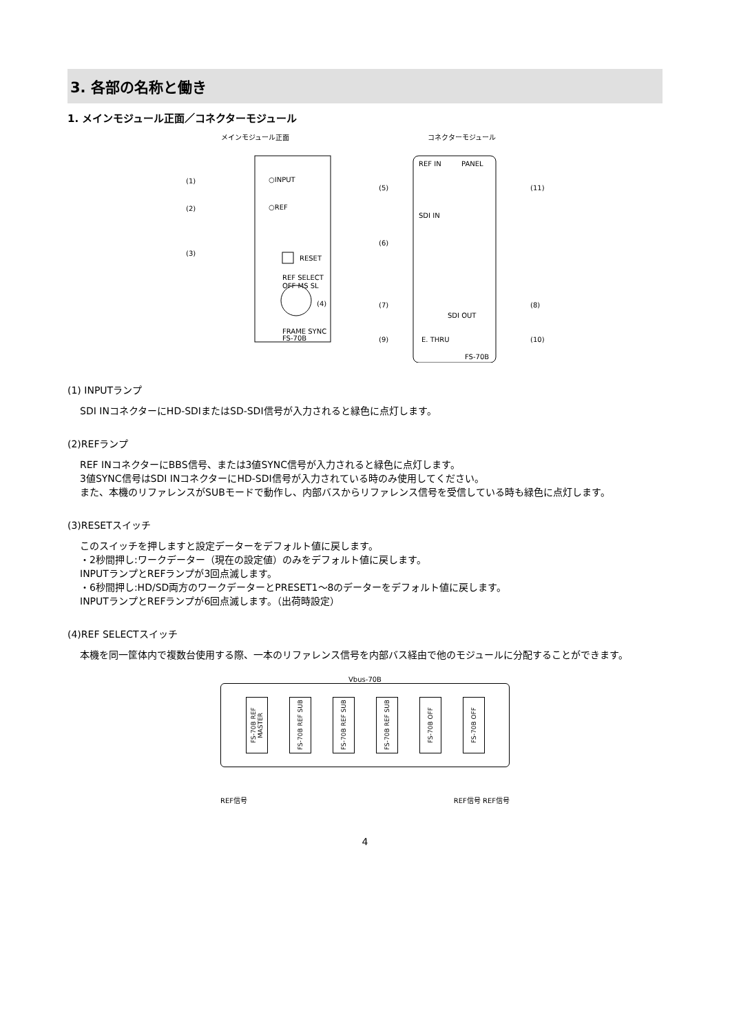3. 各部の名称と働き
1. メインモジュール正面／コネクターモジュール
メインモジュール正面
(1)
○INPUT
(2)
○REF
(3)
RESET
REF SELECT
OFF MS SL
FRAME SYNC
FS-70B
(4)
コネクターモジュール
REF IN
PANEL
SDI IN
SDI OUT
E. THRU
FS-70B
(5)
(6)
(7)
(9)
(11)
(8)
(10)
(1) INPUTランプ
SDI INコネクターにHD-SDIまたはSD-SDI信号が入力されると緑色に点灯します。
(2)REFランプ
REF INコネクターにBBS信号、または3値SYNC信号が入力されると緑色に点灯します。
3値SYNC信号はSDI INコネクターにHD-SDI信号が入力されている時のみ使用してください。
また、本機のリファレンスがSUBモードで動作し、内部バスからリファレンス信号を受信している時も緑色に点灯します。
(3)RESETスイッチ
このスイッチを押しますと設定データーをデフォルト値に戻します。
・2秒間押し:ワークデーター（現在の設定値）のみをデフォルト値に戻します。
INPUTランプとREFランプが3回点滅します。
・6秒間押し:HD/SD両方のワークデーターとPRESET1～8のデーターをデフォルト値に戻します。
INPUTランプとREFランプが6回点滅します。（出荷時設定）
(4)REF SELECTスイッチ
本機を同一筐体内で複数台使用する際、一本のリファレンス信号を内部バス経由で他のモジュールに分配することができます。
Vbus-70B
FS-70B REF MASTER
FS-70B REF SUB
FS-70B REF SUB
FS-70B REF SUB
FS-70B OFF
FS-70B OFF
REF信号 REF信号 REF信号
4